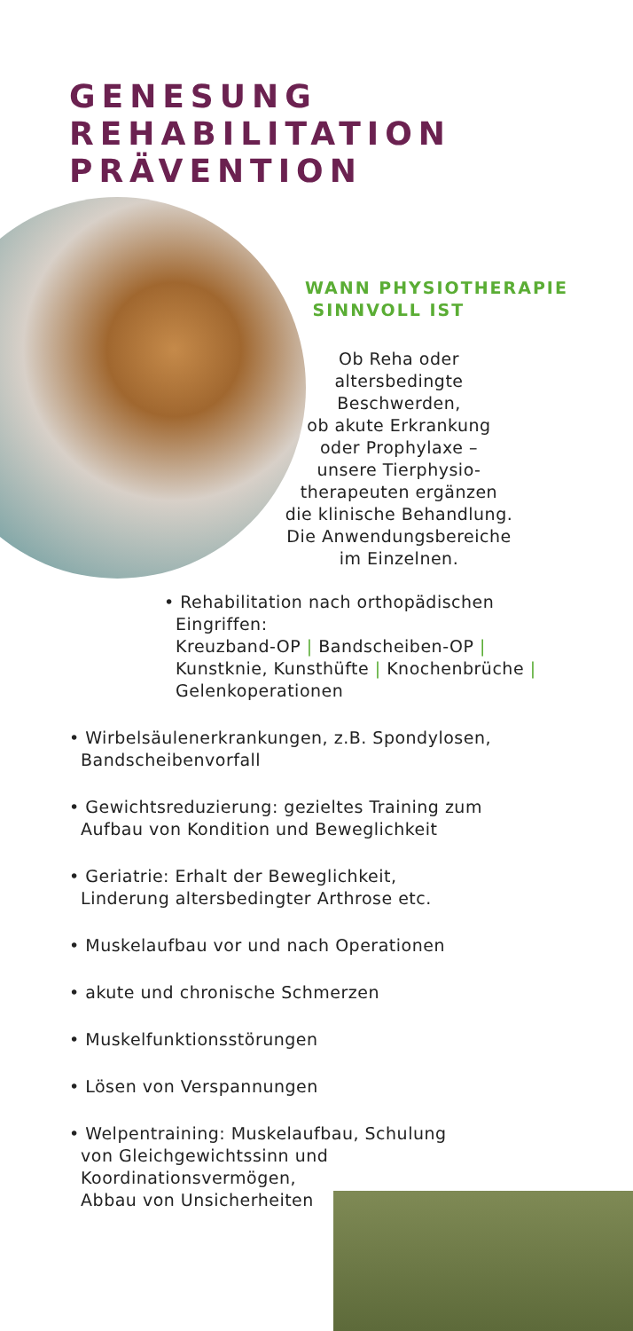GENESUNG
REHABILITATION
PRÄVENTION
WANN PHYSIOTHERAPIE
SINNVOLL IST
Ob Reha oder
altersbedingte
Beschwerden,
ob akute Erkrankung
oder Prophylaxe –
unsere Tierphysio-
therapeuten ergänzen
die klinische Behandlung.
Die Anwendungsbereiche
im Einzelnen.
• Rehabilitation nach orthopädischen
Eingriffen:
Kreuzband-OP | Bandscheiben-OP |
Kunstknie, Kunsthüfte | Knochenbrüche |
Gelenkoperationen
• Wirbelsäulenerkrankungen, z.B. Spondylosen,
Bandscheibenvorfall
• Gewichtsreduzierung: gezieltes Training zum
Aufbau von Kondition und Beweglichkeit
• Geriatrie: Erhalt der Beweglichkeit,
Linderung altersbedingter Arthrose etc.
• Muskelaufbau vor und nach Operationen
• akute und chronische Schmerzen
• Muskelfunktionsstörungen
• Lösen von Verspannungen
• Welpentraining: Muskelaufbau, Schulung
von Gleichgewichtssinn und
Koordinationsvermögen,
Abbau von Unsicherheiten